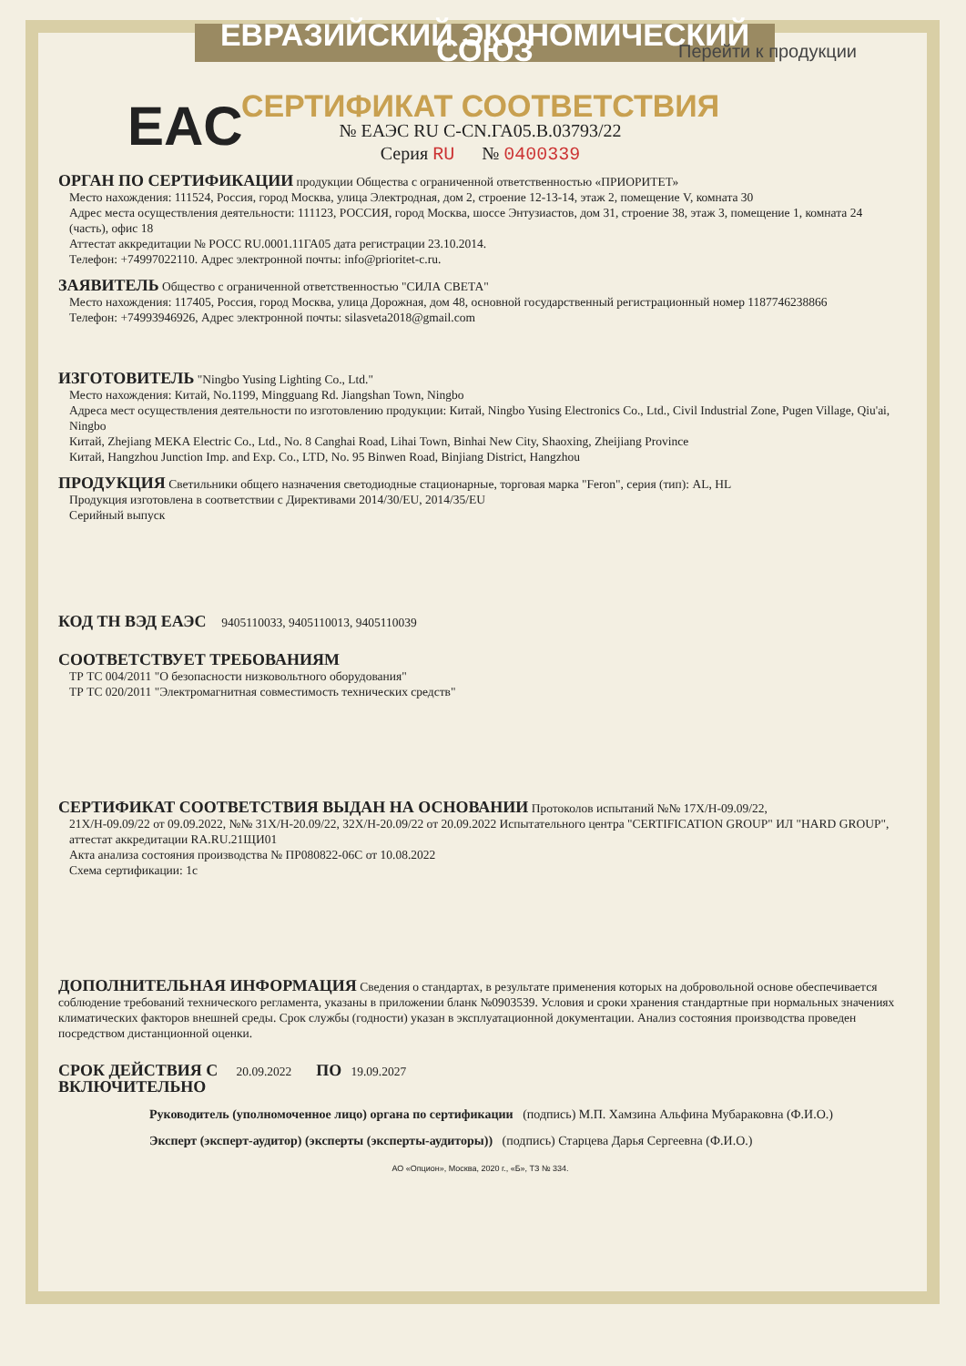ЕВРАЗИЙСКИЙ ЭКОНОМИЧЕСКИЙ СОЮЗ
Перейти к продукции
EAC
СЕРТИФИКАТ СООТВЕТСТВИЯ
№ ЕАЭС RU C-CN.ГА05.В.03793/22
Серия RU № 0400339
ОРГАН ПО СЕРТИФИКАЦИИ продукции Общества с ограниченной ответственностью «ПРИОРИТЕТ»
Место нахождения: 111524, Россия, город Москва, улица Электродная, дом 2, строение 12-13-14, этаж 2, помещение V, комната 30
Адрес места осуществления деятельности: 111123, РОССИЯ, город Москва, шоссе Энтузиастов, дом 31, строение 38, этаж 3, помещение 1, комната 24 (часть), офис 18
Аттестат аккредитации № РОСС RU.0001.11ГА05 дата регистрации 23.10.2014.
Телефон: +74997022110. Адрес электронной почты: info@prioritet-c.ru.
ЗАЯВИТЕЛЬ Общество с ограниченной ответственностью "СИЛА СВЕТА"
Место нахождения: 117405, Россия, город Москва, улица Дорожная, дом 48, основной государственный регистрационный номер 1187746238866
Телефон: +74993946926, Адрес электронной почты: silasveta2018@gmail.com
ИЗГОТОВИТЕЛЬ "Ningbo Yusing Lighting Co., Ltd."
Место нахождения: Китай, No.1199, Mingguang Rd. Jiangshan Town, Ningbo
Адреса мест осуществления деятельности по изготовлению продукции: Китай, Ningbo Yusing Electronics Co., Ltd., Civil Industrial Zone, Pugen Village, Qiu'ai, Ningbo
Китай, Zhejiang MEKA Electric Co., Ltd., No. 8 Canghai Road, Lihai Town, Binhai New City, Shaoxing, Zheijiang Province
Китай, Hangzhou Junction Imp. and Exp. Co., LTD, No. 95 Binwen Road, Binjiang District, Hangzhou
ПРОДУКЦИЯ Светильники общего назначения светодиодные стационарные, торговая марка "Feron", серия (тип): AL, HL
Продукция изготовлена в соответствии с Директивами 2014/30/EU, 2014/35/EU
Серийный выпуск
КОД ТН ВЭД ЕАЭС 9405110033, 9405110013, 9405110039
СООТВЕТСТВУЕТ ТРЕБОВАНИЯМ
ТР ТС 004/2011 "О безопасности низковольтного оборудования"
ТР ТС 020/2011 "Электромагнитная совместимость технических средств"
СЕРТИФИКАТ СООТВЕТСТВИЯ ВЫДАН НА ОСНОВАНИИ Протоколов испытаний №№ 17Х/Н-09.09/22,
21Х/Н-09.09/22 от 09.09.2022, №№ 31Х/Н-20.09/22, 32Х/Н-20.09/22 от 20.09.2022 Испытательного центра "CERTIFICATION GROUP" ИЛ "HARD GROUP", аттестат аккредитации RA.RU.21ЩИ01
Акта анализа состояния производства № ПР080822-06С от 10.08.2022
Схема сертификации: 1с
ДОПОЛНИТЕЛЬНАЯ ИНФОРМАЦИЯ Сведения о стандартах, в результате применения которых на добровольной основе обеспечивается соблюдение требований технического регламента, указаны в приложении бланк №0903539. Условия и сроки хранения стандартные при нормальных значениях климатических факторов внешней среды. Срок службы (годности) указан в эксплуатационной документации. Анализ состояния производства проведен посредством дистанционной оценки.
СРОК ДЕЙСТВИЯ С 20.09.2022 ПО 19.09.2027
ВКЛЮЧИТЕЛЬНО
Руководитель (уполномоченное лицо) органа по сертификации (подпись) М.П. Хамзина Альфина Мубараковна (Ф.И.О.)
Эксперт (эксперт-аудитор) (эксперты (эксперты-аудиторы)) (подпись) Старцева Дарья Сергеевна (Ф.И.О.)
АО «Опцион», Москва, 2020 г., «Б», ТЗ № 334.